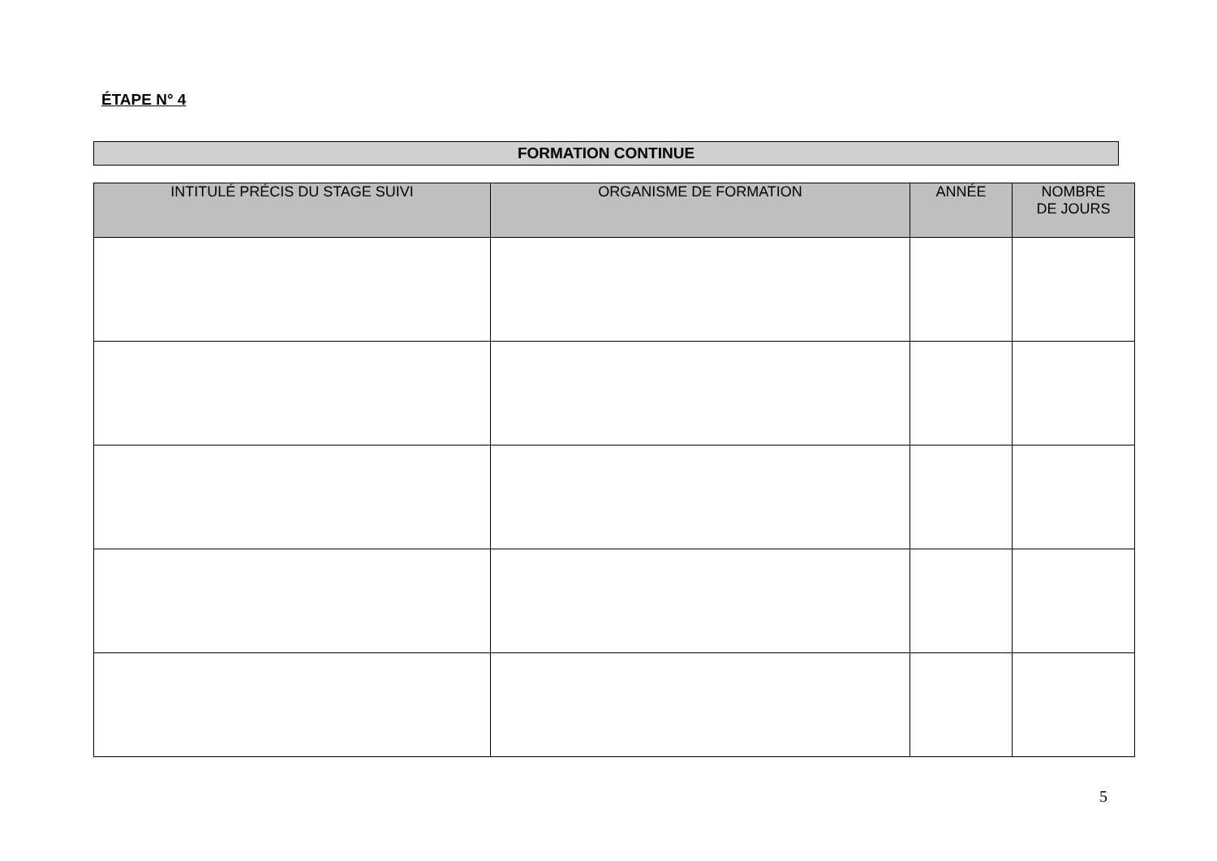ÉTAPE N° 4
FORMATION CONTINUE
| INTITULÉ PRÉCIS DU STAGE SUIVI | ORGANISME DE FORMATION | ANNÉE | NOMBRE DE JOURS |
| --- | --- | --- | --- |
5